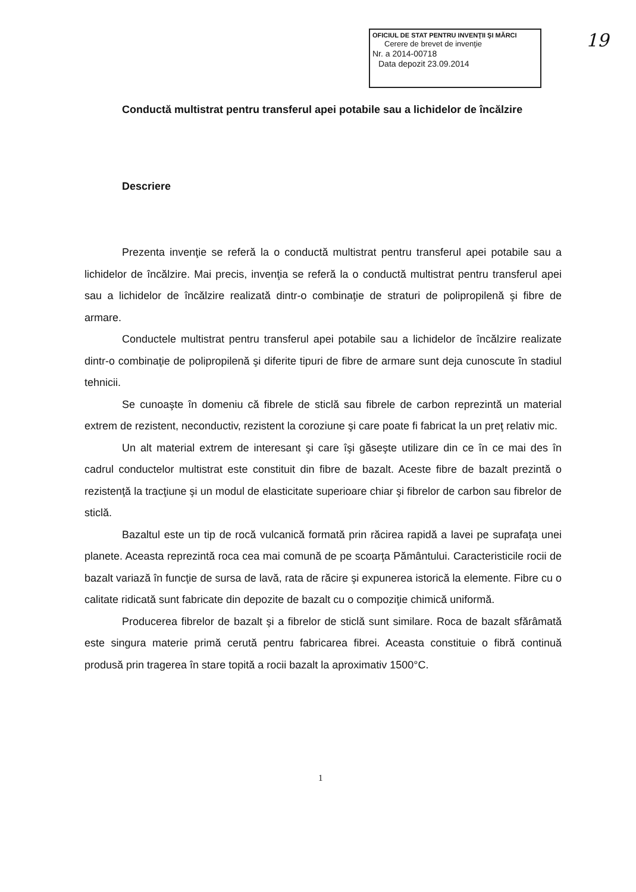OFICIUL DE STAT PENTRU INVENŢII ŞI MĂRCI
Cerere de brevet de invenţie
Nr. a 2014-00718
Data depozit 23.09.2014
19
Conductă multistrat pentru transferul apei potabile sau a lichidelor de încălzire
Descriere
Prezenta invenţie se referă la o conductă multistrat pentru transferul apei potabile sau a lichidelor de încălzire. Mai precis, invenţia se referă la o conductă multistrat pentru transferul apei sau a lichidelor de încălzire realizată dintr-o combinaţie de straturi de polipropilenă şi fibre de armare.
Conductele multistrat pentru transferul apei potabile sau a lichidelor de încălzire realizate dintr-o combinaţie de polipropilenă şi diferite tipuri de fibre de armare sunt deja cunoscute în stadiul tehnicii.
Se cunoaşte în domeniu că fibrele de sticlă sau fibrele de carbon reprezintă un material extrem de rezistent, neconductiv, rezistent la coroziune şi care poate fi fabricat la un preţ relativ mic.
Un alt material extrem de interesant şi care îşi găseşte utilizare din ce în ce mai des în cadrul conductelor multistrat este constituit din fibre de bazalt. Aceste fibre de bazalt prezintă o rezistenţă la tracţiune şi un modul de elasticitate superioare chiar şi fibrelor de carbon sau fibrelor de sticlă.
Bazaltul este un tip de rocă vulcanică formată prin răcirea rapidă a lavei pe suprafaţa unei planete. Aceasta reprezintă roca cea mai comună de pe scoarţa Pământului. Caracteristicile rocii de bazalt variază în funcţie de sursa de lavă, rata de răcire şi expunerea istorică la elemente. Fibre cu o calitate ridicată sunt fabricate din depozite de bazalt cu o compoziţie chimică uniformă.
Producerea fibrelor de bazalt şi a fibrelor de sticlă sunt similare. Roca de bazalt sfărâmată este singura materie primă cerută pentru fabricarea fibrei. Aceasta constituie o fibră continuă produsă prin tragerea în stare topită a rocii bazalt la aproximativ 1500°C.
1